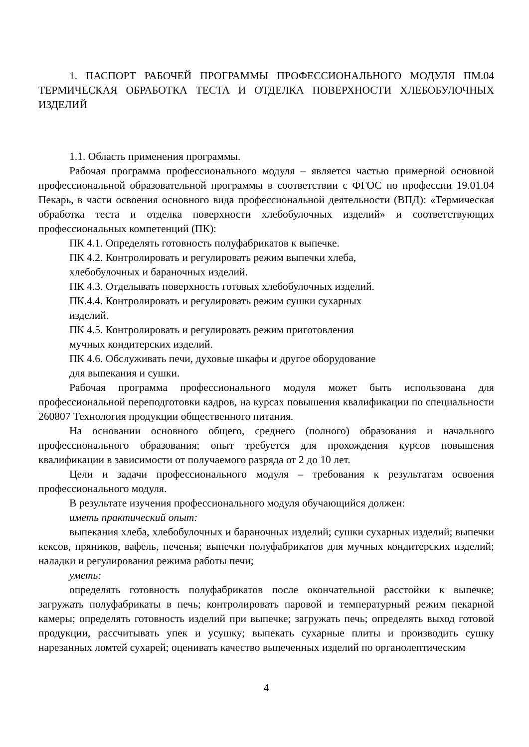1. ПАСПОРТ РАБОЧЕЙ ПРОГРАММЫ ПРОФЕССИОНАЛЬНОГО МОДУЛЯ ПМ.04 ТЕРМИЧЕСКАЯ ОБРАБОТКА ТЕСТА И ОТДЕЛКА ПОВЕРХНОСТИ ХЛЕБОБУЛОЧНЫХ ИЗДЕЛИЙ
1.1. Область применения программы.
Рабочая программа профессионального модуля – является частью примерной основной профессиональной образовательной программы в соответствии с ФГОС по профессии 19.01.04 Пекарь, в части освоения основного вида профессиональной деятельности (ВПД): «Термическая обработка теста и отделка поверхности хлебобулочных изделий» и соответствующих профессиональных компетенций (ПК):
ПК 4.1. Определять готовность полуфабрикатов к выпечке.
ПК 4.2. Контролировать и регулировать режим выпечки хлеба,
хлебобулочных и бараночных изделий.
ПК 4.3. Отделывать поверхность готовых хлебобулочных изделий.
ПК.4.4. Контролировать и регулировать режим сушки сухарных
изделий.
ПК 4.5. Контролировать и регулировать режим приготовления
мучных кондитерских изделий.
ПК 4.6. Обслуживать печи, духовые шкафы и другое оборудование
для выпекания и сушки.
Рабочая программа профессионального модуля может быть использована для профессиональной переподготовки кадров, на курсах повышения квалификации по специальности 260807 Технология продукции общественного питания.
На основании основного общего, среднего (полного) образования и начального профессионального образования; опыт требуется для прохождения курсов повышения квалификации в зависимости от получаемого разряда от 2 до 10 лет.
Цели и задачи профессионального модуля – требования к результатам освоения профессионального модуля.
В результате изучения профессионального модуля обучающийся должен:
иметь практический опыт:
выпекания хлеба, хлебобулочных и бараночных изделий; сушки сухарных изделий; выпечки кексов, пряников, вафель, печенья; выпечки полуфабрикатов для мучных кондитерских изделий; наладки и регулирования режима работы печи;
уметь:
определять готовность полуфабрикатов после окончательной расстойки к выпечке; загружать полуфабрикаты в печь; контролировать паровой и температурный режим пекарной камеры; определять готовность изделий при выпечке; загружать печь; определять выход готовой продукции, рассчитывать упек и усушку; выпекать сухарные плиты и производить сушку нарезанных ломтей сухарей; оценивать качество выпеченных изделий по органолептическим
4